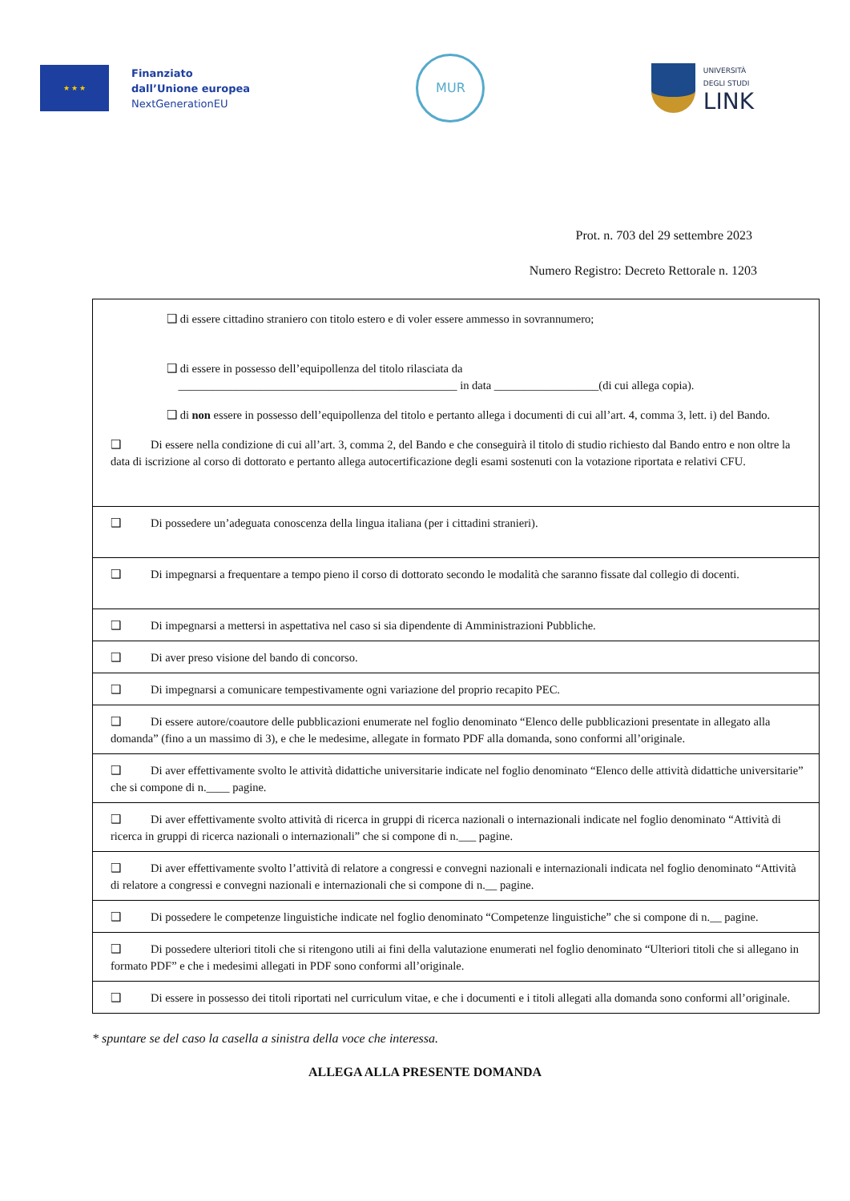★ ★ ★
Finanziato
dall’Unione europea
NextGenerationEU
MUR
UNIVERSITÀ
DEGLI STUDI
LINK
Prot. n. 703 del 29 settembre 2023
Numero Registro: Decreto Rettorale n. 1203
| ❑ di essere cittadino straniero con titolo estero e di voler essere ammesso in sovrannumero; ❑ di essere in possesso dell’equipollenza del titolo rilasciata da ________________________________________________ in data __________________(di cui allega copia). ❑ di non essere in possesso dell’equipollenza del titolo e pertanto allega i documenti di cui all’art. 4, comma 3, lett. i) del Bando. ❑ Di essere nella condizione di cui all’art. 3, comma 2, del Bando e che conseguirà il titolo di studio richiesto dal Bando entro e non oltre la data di iscrizione al corso di dottorato e pertanto allega autocertificazione degli esami sostenuti con la votazione riportata e relativi CFU. |
| ❑ Di possedere un’adeguata conoscenza della lingua italiana (per i cittadini stranieri). |
| ❑ Di impegnarsi a frequentare a tempo pieno il corso di dottorato secondo le modalità che saranno fissate dal collegio di docenti. |
| ❑ Di impegnarsi a mettersi in aspettativa nel caso si sia dipendente di Amministrazioni Pubbliche. |
| ❑ Di aver preso visione del bando di concorso. |
| ❑ Di impegnarsi a comunicare tempestivamente ogni variazione del proprio recapito PEC. |
| ❑ Di essere autore/coautore delle pubblicazioni enumerate nel foglio denominato “Elenco delle pubblicazioni presentate in allegato alla domanda” (fino a un massimo di 3), e che le medesime, allegate in formato PDF alla domanda, sono conformi all’originale. |
| ❑ Di aver effettivamente svolto le attività didattiche universitarie indicate nel foglio denominato “Elenco delle attività didattiche universitarie” che si compone di n.____ pagine. |
| ❑ Di aver effettivamente svolto attività di ricerca in gruppi di ricerca nazionali o internazionali indicate nel foglio denominato “Attività di ricerca in gruppi di ricerca nazionali o internazionali” che si compone di n.___ pagine. |
| ❑ Di aver effettivamente svolto l’attività di relatore a congressi e convegni nazionali e internazionali indicata nel foglio denominato “Attività di relatore a congressi e convegni nazionali e internazionali che si compone di n.__ pagine. |
| ❑ Di possedere le competenze linguistiche indicate nel foglio denominato “Competenze linguistiche” che si compone di n.__ pagine. |
| ❑ Di possedere ulteriori titoli che si ritengono utili ai fini della valutazione enumerati nel foglio denominato “Ulteriori titoli che si allegano in formato PDF” e che i medesimi allegati in PDF sono conformi all’originale. |
| ❑ Di essere in possesso dei titoli riportati nel curriculum vitae, e che i documenti e i titoli allegati alla domanda sono conformi all’originale. |
* spuntare se del caso la casella a sinistra della voce che interessa.
ALLEGA ALLA PRESENTE DOMANDA